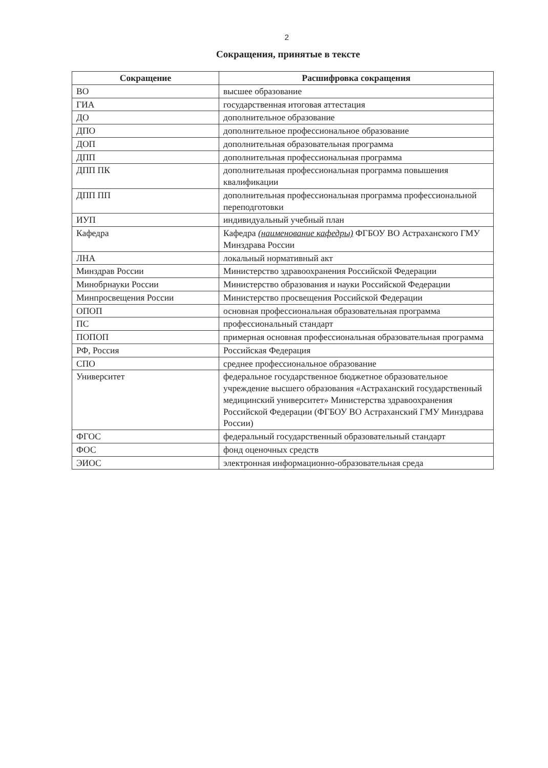2
Сокращения, принятые в тексте
| Сокращение | Расшифровка сокращения |
| --- | --- |
| ВО | высшее образование |
| ГИА | государственная итоговая аттестация |
| ДО | дополнительное образование |
| ДПО | дополнительное профессиональное образование |
| ДОП | дополнительная образовательная программа |
| ДПП | дополнительная профессиональная программа |
| ДПП ПК | дополнительная профессиональная программа повышения квалификации |
| ДПП ПП | дополнительная профессиональная программа профессиональной переподготовки |
| ИУП | индивидуальный учебный план |
| Кафедра | Кафедра (наименование кафедры) ФГБОУ ВО Астраханского ГМУ Минздрава России |
| ЛНА | локальный нормативный акт |
| Минздрав России | Министерство здравоохранения Российской Федерации |
| Минобрнауки России | Министерство образования и науки Российской Федерации |
| Минпросвещения России | Министерство просвещения Российской Федерации |
| ОПОП | основная профессиональная образовательная программа |
| ПС | профессиональный стандарт |
| ПОПОП | примерная основная профессиональная образовательная программа |
| РФ, Россия | Российская Федерация |
| СПО | среднее профессиональное образование |
| Университет | федеральное государственное бюджетное образовательное учреждение высшего образования «Астраханский государственный медицинский университет» Министерства здравоохранения Российской Федерации (ФГБОУ ВО Астраханский ГМУ Минздрава России) |
| ФГОС | федеральный государственный образовательный стандарт |
| ФОС | фонд оценочных средств |
| ЭИОС | электронная информационно-образовательная среда |